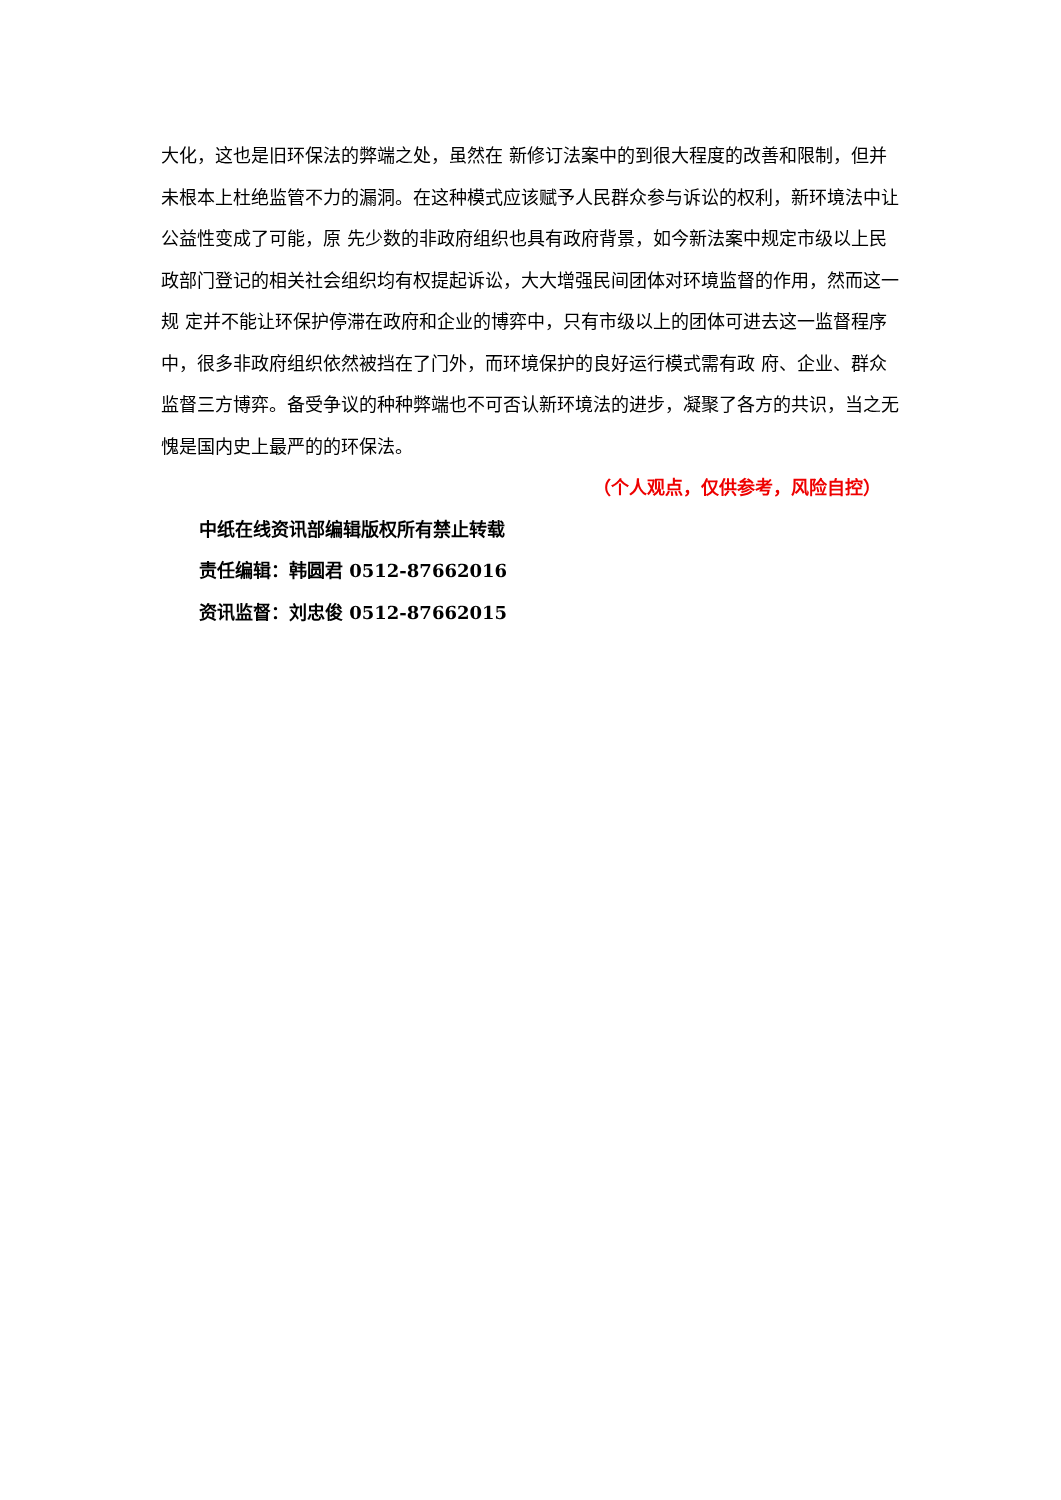大化，这也是旧环保法的弊端之处，虽然在 新修订法案中的到很大程度的改善和限制，但并未根本上杜绝监管不力的漏洞。在这种模式应该赋予人民群众参与诉讼的权利，新环境法中让公益性变成了可能，原 先少数的非政府组织也具有政府背景，如今新法案中规定市级以上民政部门登记的相关社会组织均有权提起诉讼，大大增强民间团体对环境监督的作用，然而这一规 定并不能让环保护停滞在政府和企业的博弈中，只有市级以上的团体可进去这一监督程序中，很多非政府组织依然被挡在了门外，而环境保护的良好运行模式需有政 府、企业、群众监督三方博弈。备受争议的种种弊端也不可否认新环境法的进步，凝聚了各方的共识，当之无愧是国内史上最严的的环保法。
（个人观点，仅供参考，风险自控）
中纸在线资讯部编辑版权所有禁止转载
责任编辑：韩圆君 0512-87662016
资讯监督：刘忠俊 0512-87662015